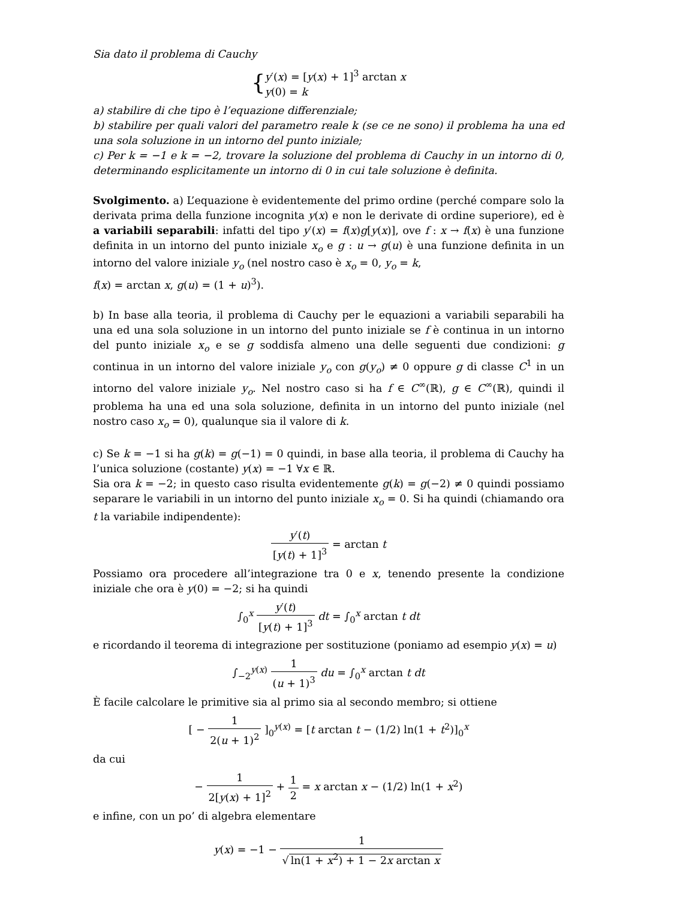Sia dato il problema di Cauchy
{y′(x) = [y(x) + 1]<sup>3</sup> arctan x
y(0) = k
a) stabilire di che tipo è l’equazione differenziale;
b) stabilire per quali valori del parametro reale k (se ce ne sono) il problema ha una ed una sola soluzione in un intorno del punto iniziale;
c) Per k = −1 e k = −2, trovare la soluzione del problema di Cauchy in un intorno di 0, determinando esplicitamente un intorno di 0 in cui tale soluzione è definita.
Svolgimento. a) L’equazione è evidentemente del primo ordine (perché compare solo la derivata prima della funzione incognita y(x) e non le derivate di ordine superiore), ed è a variabili separabili: infatti del tipo y′(x) = f(x)g[y(x)], ove f : x → f(x) è una funzione definita in un intorno del punto iniziale x<sub>o</sub> e g : u → g(u) è una funzione definita in un intorno del valore iniziale y<sub>o</sub> (nel nostro caso è x<sub>o</sub> = 0, y<sub>o</sub> = k,
f(x) = arctan x, g(u) = (1 + u)<sup>3</sup>).
b) In base alla teoria, il problema di Cauchy per le equazioni a variabili separabili ha una ed una sola soluzione in un intorno del punto iniziale se f è continua in un intorno del punto iniziale x<sub>o</sub> e se g soddisfa almeno una delle seguenti due condizioni: g continua in un intorno del valore iniziale y<sub>o</sub> con g(y<sub>o</sub>) ≠ 0 oppure g di classe C<sup>1</sup> in un intorno del valore iniziale y<sub>o</sub>. Nel nostro caso si ha f ∈ C<sup>∞</sup>(ℝ), g ∈ C<sup>∞</sup>(ℝ), quindi il problema ha una ed una sola soluzione, definita in un intorno del punto iniziale (nel nostro caso x<sub>o</sub> = 0), qualunque sia il valore di k.
c) Se k = −1 si ha g(k) = g(−1) = 0 quindi, in base alla teoria, il problema di Cauchy ha l’unica soluzione (costante) y(x) = −1 ∀x ∈ ℝ.
Sia ora k = −2; in questo caso risulta evidentemente g(k) = g(−2) ≠ 0 quindi possiamo separare le variabili in un intorno del punto iniziale x<sub>o</sub> = 0. Si ha quindi (chiamando ora t la variabile indipendente):
y′(t) [y(t) + 1]<sup>3</sup> = arctan t
Possiamo ora procedere all’integrazione tra 0 e x, tenendo presente la condizione iniziale che ora è y(0) = −2; si ha quindi
∫<sub>0</sub><sup>x</sup> y′(t) [y(t) + 1]<sup>3</sup> dt = ∫<sub>0</sub><sup>x</sup> arctan t dt
e ricordando il teorema di integrazione per sostituzione (poniamo ad esempio y(x) = u)
∫<sub>−2</sub><sup>y(x)</sup> 1 (u + 1)<sup>3</sup> du = ∫<sub>0</sub><sup>x</sup> arctan t dt
È facile calcolare le primitive sia al primo sia al secondo membro; si ottiene
[ − 1 2(u + 1)<sup>2</sup> ]<sub>0</sub><sup>y(x)</sup> = [t arctan t − (1/2) ln(1 + t<sup>2</sup>)]<sub>0</sub><sup>x</sup>
da cui
− 1 2[y(x) + 1]<sup>2</sup> + 1 2 = x arctan x − (1/2) ln(1 + x<sup>2</sup>)
e infine, con un po’ di algebra elementare
y(x) = −1 − 1 √ ln(1 + x<sup>2</sup>) + 1 − 2x arctan x